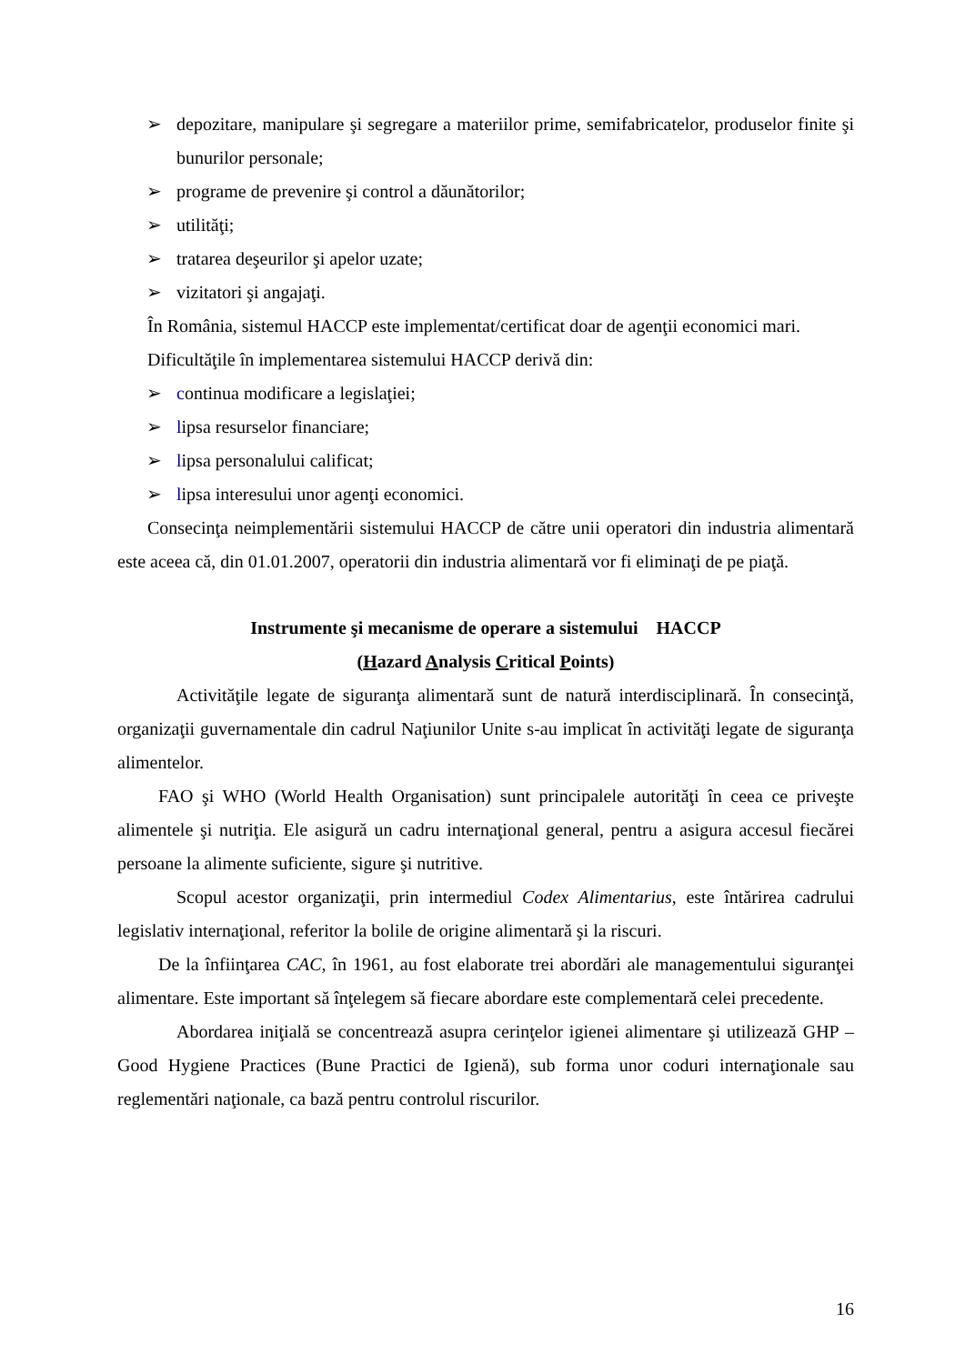➢ depozitare, manipulare şi segregare a materiilor prime, semifabricatelor, produselor finite şi bunurilor personale;
➢ programe de prevenire şi control a dăunătorilor;
➢ utilităţi;
➢ tratarea deşeurilor şi apelor uzate;
➢ vizitatori şi angajaţi.
În România, sistemul HACCP este implementat/certificat doar de agenţii economici mari.
Dificultăţile în implementarea sistemului HACCP derivă din:
➢ continua modificare a legislaţiei;
➢ lipsa resurselor financiare;
➢ lipsa personalului calificat;
➢ lipsa interesului unor agenţi economici.
Consecinţa neimplementării sistemului HACCP de către unii operatori din industria alimentară este aceea că, din 01.01.2007, operatorii din industria alimentară vor fi eliminaţi de pe piaţă.
Instrumente şi mecanisme de operare a sistemului HACCP
(Hazard Analysis Critical Points)
Activităţile legate de siguranţa alimentară sunt de natură interdisciplinară. În consecinţă, organizaţii guvernamentale din cadrul Naţiunilor Unite s-au implicat în activităţi legate de siguranţa alimentelor.
FAO şi WHO (World Health Organisation) sunt principalele autorităţi în ceea ce priveşte alimentele şi nutriţia. Ele asigură un cadru internaţional general, pentru a asigura accesul fiecărei persoane la alimente suficiente, sigure şi nutritive.
Scopul acestor organizaţii, prin intermediul Codex Alimentarius, este întărirea cadrului legislativ internaţional, referitor la bolile de origine alimentară şi la riscuri.
De la înfiinţarea CAC, în 1961, au fost elaborate trei abordări ale managementului siguranţei alimentare. Este important să înţelegem să fiecare abordare este complementară celei precedente.
Abordarea iniţială se concentrează asupra cerinţelor igienei alimentare şi utilizează GHP – Good Hygiene Practices (Bune Practici de Igienă), sub forma unor coduri internaţionale sau reglementări naţionale, ca bază pentru controlul riscurilor.
16